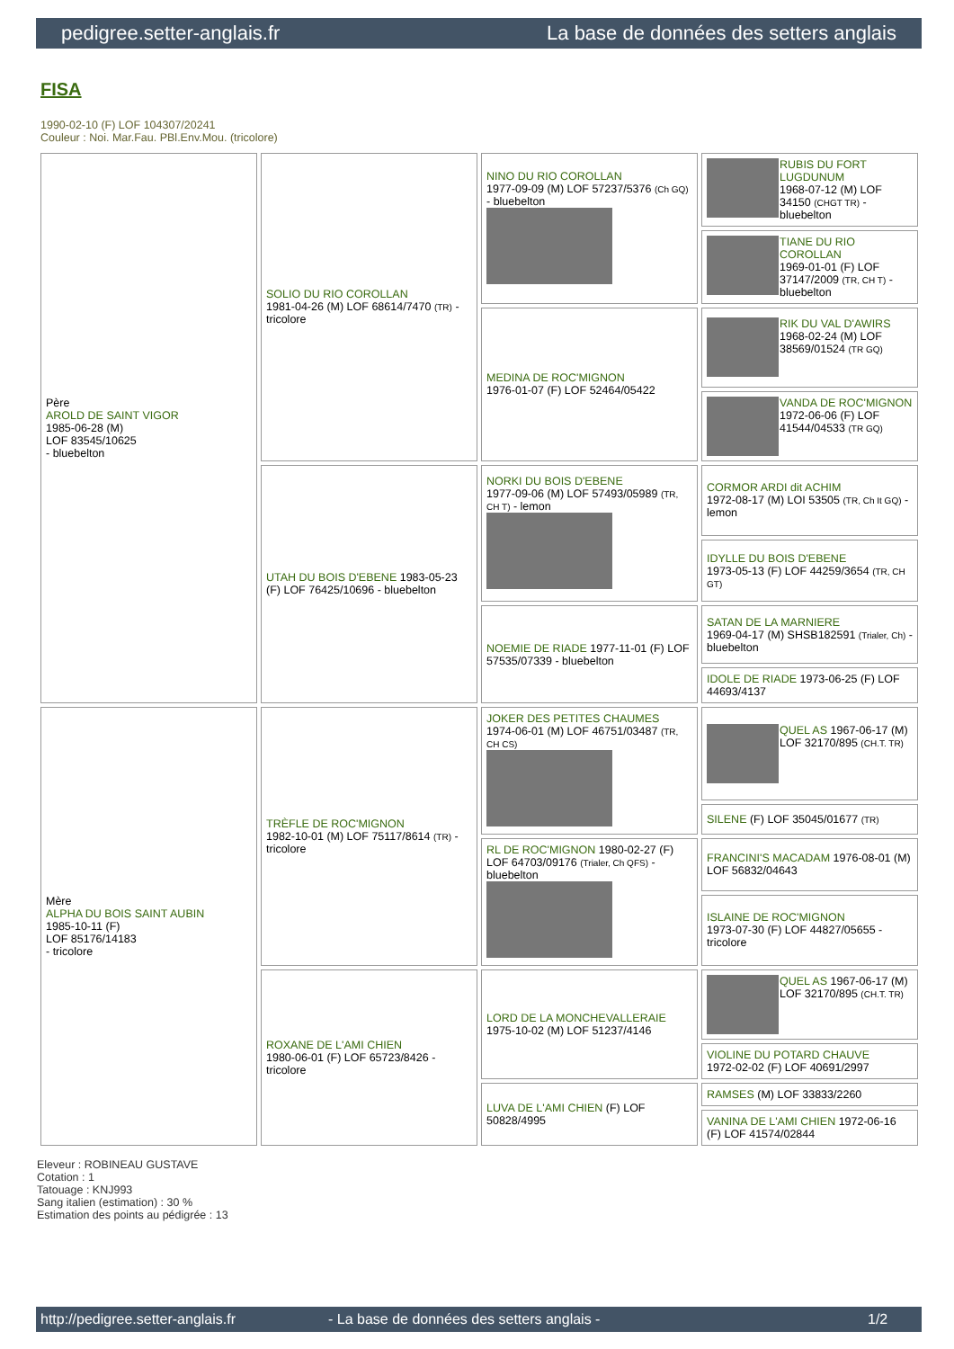pedigree.setter-anglais.fr La base de données des setters anglais
FISA
1990-02-10 (F) LOF 104307/20241
Couleur : Noi. Mar.Fau. PBl.Env.Mou. (tricolore)
| Père AROLD DE SAINT VIGOR 1985-06-28 (M) LOF 83545/10625 - bluebelton | SOLIO DU RIO COROLLAN 1981-04-26 (M) LOF 68614/7470 (TR) - tricolore | NINO DU RIO COROLLAN 1977-09-09 (M) LOF 57237/5376 (Ch GQ) - bluebelton | RUBIS DU FORT LUGDUNUM 1968-07-12 (M) LOF 34150 (CHGT TR) - bluebelton |
| | | | TIANE DU RIO COROLLAN 1969-01-01 (F) LOF 37147/2009 (TR, CH T) - bluebelton |
| | | MEDINA DE ROC'MIGNON 1976-01-07 (F) LOF 52464/05422 | RIK DU VAL D'AWIRS 1968-02-24 (M) LOF 38569/01524 (TR GQ) |
| | | | VANDA DE ROC'MIGNON 1972-06-06 (F) LOF 41544/04533 (TR GQ) |
| | UTAH DU BOIS D'EBENE 1983-05-23 (F) LOF 76425/10696 - bluebelton | NORKI DU BOIS D'EBENE 1977-09-06 (M) LOF 57493/05989 (TR, CH T) - lemon | CORMOR ARDI dit ACHIM 1972-08-17 (M) LOI 53505 (TR, Ch It GQ) - lemon |
| | | | IDYLLE DU BOIS D'EBENE 1973-05-13 (F) LOF 44259/3654 (TR, CH GT) |
| | | NOEMIE DE RIADE 1977-11-01 (F) LOF 57535/07339 - bluebelton | SATAN DE LA MARNIERE 1969-04-17 (M) SHSB182591 (Trialer, Ch) - bluebelton |
| | | | IDOLE DE RIADE 1973-06-25 (F) LOF 44693/4137 |
| Mère ALPHA DU BOIS SAINT AUBIN 1985-10-11 (F) LOF 85176/14183 - tricolore | TRÈFLE DE ROC'MIGNON 1982-10-01 (M) LOF 75117/8614 (TR) - tricolore | JOKER DES PETITES CHAUMES 1974-06-01 (M) LOF 46751/03487 (TR, CH CS) | QUEL AS 1967-06-17 (M) LOF 32170/895 (CH.T. TR) |
| | | | SILENE (F) LOF 35045/01677 (TR) |
| | | RL DE ROC'MIGNON 1980-02-27 (F) LOF 64703/09176 (Trialer, Ch QFS) - bluebelton | FRANCINI'S MACADAM 1976-08-01 (M) LOF 56832/04643 |
| | | | ISLAINE DE ROC'MIGNON 1973-07-30 (F) LOF 44827/05655 - tricolore |
| | ROXANE DE L'AMI CHIEN 1980-06-01 (F) LOF 65723/8426 - tricolore | LORD DE LA MONCHEVALLERAIE 1975-10-02 (M) LOF 51237/4146 | QUEL AS 1967-06-17 (M) LOF 32170/895 (CH.T. TR) |
| | | | VIOLINE DU POTARD CHAUVE 1972-02-02 (F) LOF 40691/2997 |
| | | LUVA DE L'AMI CHIEN (F) LOF 50828/4995 | RAMSES (M) LOF 33833/2260 |
| | | | VANINA DE L'AMI CHIEN 1972-06-16 (F) LOF 41574/02844 |
Eleveur : ROBINEAU GUSTAVE
Cotation : 1
Tatouage : KNJ993
Sang italien (estimation) : 30 %
Estimation des points au pédigrée : 13
http://pedigree.setter-anglais.fr - La base de données des setters anglais - 1/2